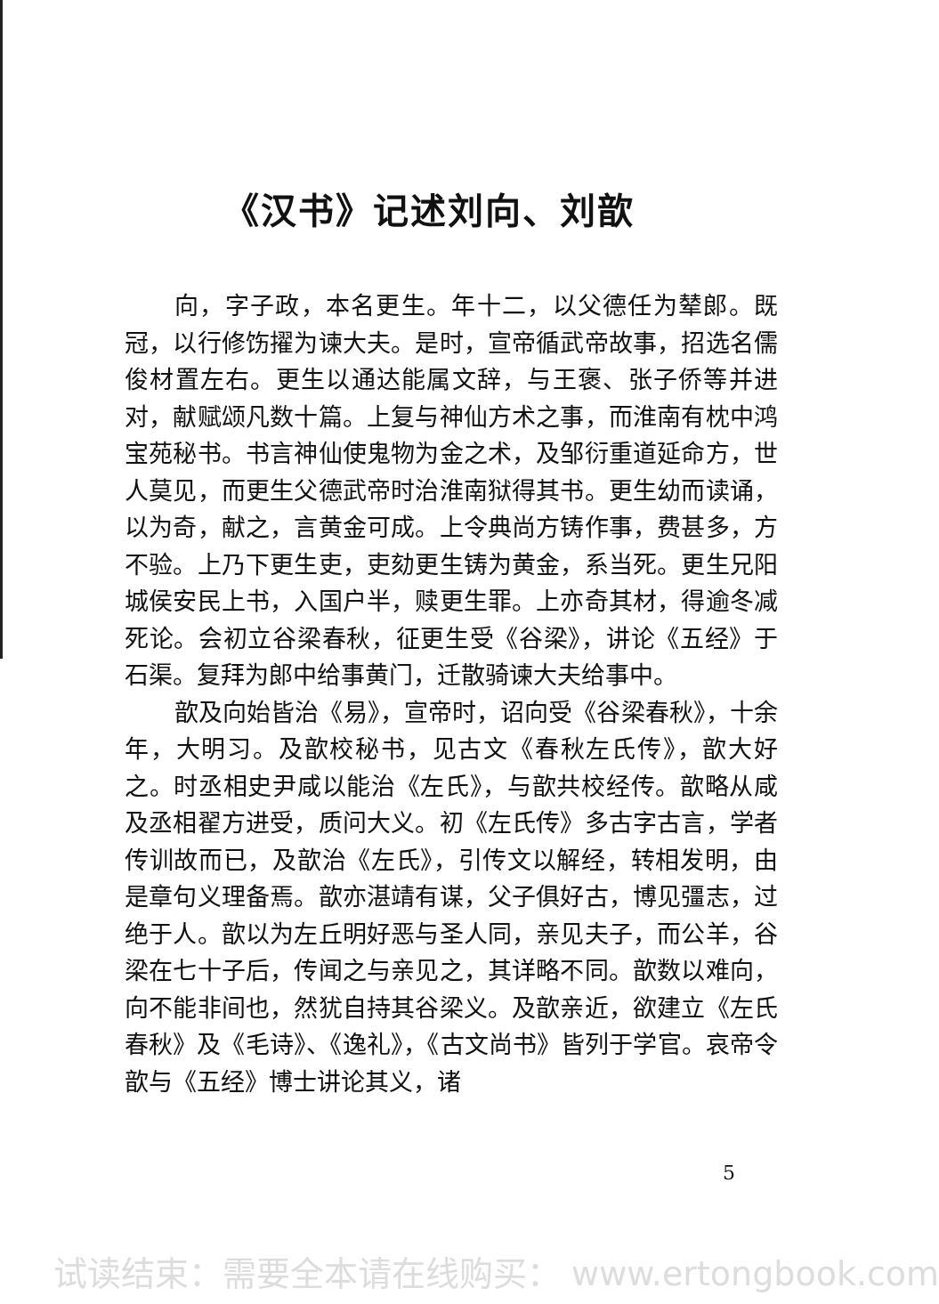《汉书》记述刘向、刘歆
向，字子政，本名更生。年十二，以父德任为辇郎。既冠，以行修饬擢为谏大夫。是时，宣帝循武帝故事，招选名儒俊材置左右。更生以通达能属文辞，与王褒、张子侨等并进对，献赋颂凡数十篇。上复与神仙方术之事，而淮南有枕中鸿宝苑秘书。书言神仙使鬼物为金之术，及邹衍重道延命方，世人莫见，而更生父德武帝时治淮南狱得其书。更生幼而读诵，以为奇，献之，言黄金可成。上令典尚方铸作事，费甚多，方不验。上乃下更生吏，吏劾更生铸为黄金，系当死。更生兄阳城侯安民上书，入国户半，赎更生罪。上亦奇其材，得逾冬减死论。会初立谷梁春秋，征更生受《谷梁》，讲论《五经》于石渠。复拜为郎中给事黄门，迁散骑谏大夫给事中。
歆及向始皆治《易》，宣帝时，诏向受《谷梁春秋》，十余年，大明习。及歆校秘书，见古文《春秋左氏传》，歆大好之。时丞相史尹咸以能治《左氏》，与歆共校经传。歆略从咸及丞相翟方进受，质问大义。初《左氏传》多古字古言，学者传训故而已，及歆治《左氏》，引传文以解经，转相发明，由是章句义理备焉。歆亦湛靖有谋，父子俱好古，博见彊志，过绝于人。歆以为左丘明好恶与圣人同，亲见夫子，而公羊，谷梁在七十子后，传闻之与亲见之，其详略不同。歆数以难向，向不能非间也，然犹自持其谷梁义。及歆亲近，欲建立《左氏春秋》及《毛诗》、《逸礼》，《古文尚书》皆列于学官。哀帝令歆与《五经》博士讲论其义，诸
5
试读结束：需要全本请在线购买： www.ertongbook.com